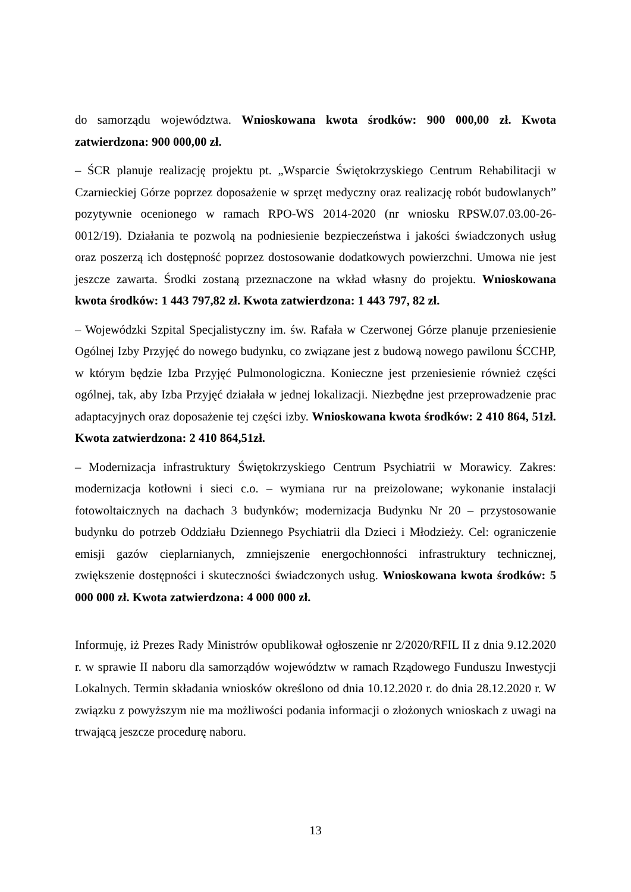do samorządu województwa. Wnioskowana kwota środków: 900 000,00 zł. Kwota zatwierdzona: 900 000,00 zł.
– ŚCR planuje realizację projektu pt. „Wsparcie Świętokrzyskiego Centrum Rehabilitacji w Czarnieckiej Górze poprzez doposażenie w sprzęt medyczny oraz realizację robót budowlanych” pozytywnie ocenionego w ramach RPO-WS 2014-2020 (nr wniosku RPSW.07.03.00-26-0012/19). Działania te pozwolą na podniesienie bezpieczeństwa i jakości świadczonych usług oraz poszerzą ich dostępność poprzez dostosowanie dodatkowych powierzchni. Umowa nie jest jeszcze zawarta. Środki zostaną przeznaczone na wkład własny do projektu. Wnioskowana kwota środków: 1 443 797,82 zł. Kwota zatwierdzona: 1 443 797, 82 zł.
– Wojewódzki Szpital Specjalistyczny im. św. Rafała w Czerwonej Górze planuje przeniesienie Ogólnej Izby Przyjęć do nowego budynku, co związane jest z budową nowego pawilonu ŚCCHP, w którym będzie Izba Przyjęć Pulmonologiczna. Konieczne jest przeniesienie również części ogólnej, tak, aby Izba Przyjęć działała w jednej lokalizacji. Niezbędne jest przeprowadzenie prac adaptacyjnych oraz doposażenie tej części izby. Wnioskowana kwota środków: 2 410 864, 51zł. Kwota zatwierdzona: 2 410 864,51zł.
– Modernizacja infrastruktury Świętokrzyskiego Centrum Psychiatrii w Morawicy. Zakres: modernizacja kotłowni i sieci c.o. – wymiana rur na preizolowane; wykonanie instalacji fotowoltaicznych na dachach 3 budynków; modernizacja Budynku Nr 20 – przystosowanie budynku do potrzeb Oddziału Dziennego Psychiatrii dla Dzieci i Młodzieży. Cel: ograniczenie emisji gazów cieplarnianych, zmniejszenie energochłonności infrastruktury technicznej, zwiększenie dostępności i skuteczności świadczonych usług. Wnioskowana kwota środków: 5 000 000 zł. Kwota zatwierdzona: 4 000 000 zł.
Informuję, iż Prezes Rady Ministrów opublikował ogłoszenie nr 2/2020/RFIL II z dnia 9.12.2020 r. w sprawie II naboru dla samorządów województw w ramach Rządowego Funduszu Inwestycji Lokalnych. Termin składania wniosków określono od dnia 10.12.2020 r. do dnia 28.12.2020 r. W związku z powyższym nie ma możliwości podania informacji o złożonych wnioskach z uwagi na trwającą jeszcze procedurę naboru.
13